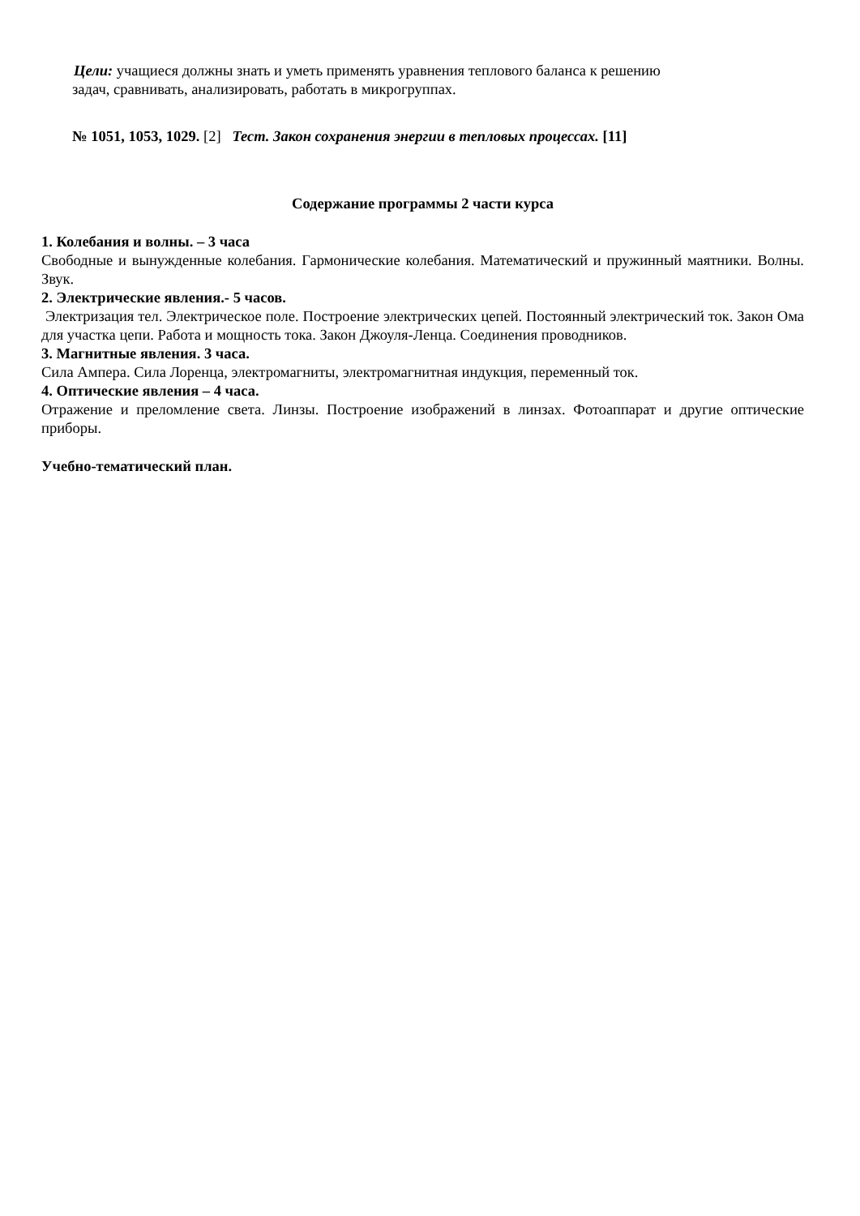Цели: учащиеся должны знать и уметь применять уравнения теплового баланса к решению
задач, сравнивать, анализировать, работать в микрогруппах.
№ 1051, 1053, 1029. [2] Тест. Закон сохранения энергии в тепловых процессах. [11]
Содержание программы 2 части курса
1. Колебания и волны. – 3 часа
Свободные и вынужденные колебания. Гармонические колебания. Математический и пружинный маятники. Волны. Звук.
2. Электрические явления.- 5 часов.
Электризация тел. Электрическое поле. Построение электрических цепей. Постоянный электрический ток. Закон Ома для участка цепи. Работа и мощность тока. Закон Джоуля-Ленца. Соединения проводников.
3. Магнитные явления. 3 часа.
Сила Ампера. Сила Лоренца, электромагниты, электромагнитная индукция, переменный ток.
4. Оптические явления – 4 часа.
Отражение и преломление света. Линзы. Построение изображений в линзах. Фотоаппарат и другие оптические приборы.
Учебно-тематический план.